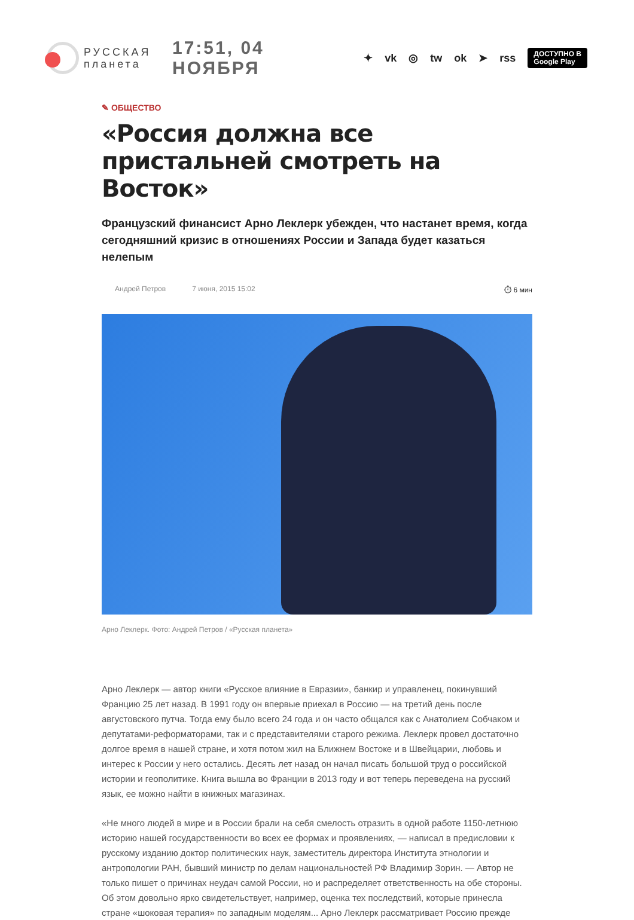РУССКАЯ
планета
17:51, 04 НОЯБРЯ
✦ vk ◎ tw ok ➤ rss ДОСТУПНО В
Google Play
✎ ОБЩЕСТВО
«Россия должна все пристальней смотреть на Восток»
Французский финансист Арно Леклерк убежден, что настанет время, когда сегодняшний кризис в отношениях России и Запада будет казаться нелепым
Андрей Петров 7 июня, 2015 15:02 ⏱ 6 мин
Арно Леклерк. Фото: Андрей Петров / «Русская планета»
Арно Леклерк — автор книги «Русское влияние в Евразии», банкир и управленец, покинувший Францию 25 лет назад. В 1991 году он впервые приехал в Россию — на третий день после августовского путча. Тогда ему было всего 24 года и он часто общался как с Анатолием Собчаком и депутатами-реформаторами, так и с представителями старого режима. Леклерк провел достаточно долгое время в нашей стране, и хотя потом жил на Ближнем Востоке и в Швейцарии, любовь и интерес к России у него остались. Десять лет назад он начал писать большой труд о российской истории и геополитике. Книга вышла во Франции в 2013 году и вот теперь переведена на русский язык, ее можно найти в книжных магазинах.
«Не много людей в мире и в России брали на себя смелость отразить в одной работе 1150-летнюю историю нашей государственности во всех ее формах и проявлениях, — написал в предисловии к русскому изданию доктор политических наук, заместитель директора Института этнологии и антропологии РАН, бывший министр по делам национальностей РФ Владимир Зорин. — Автор не только пишет о причинах неудач самой России, но и распределяет ответственность на обе стороны. Об этом довольно ярко свидетельствует, например, оценка тех последствий, которые принесла стране «шоковая терапия» по западным моделям... Арно Леклерк рассматривает Россию прежде